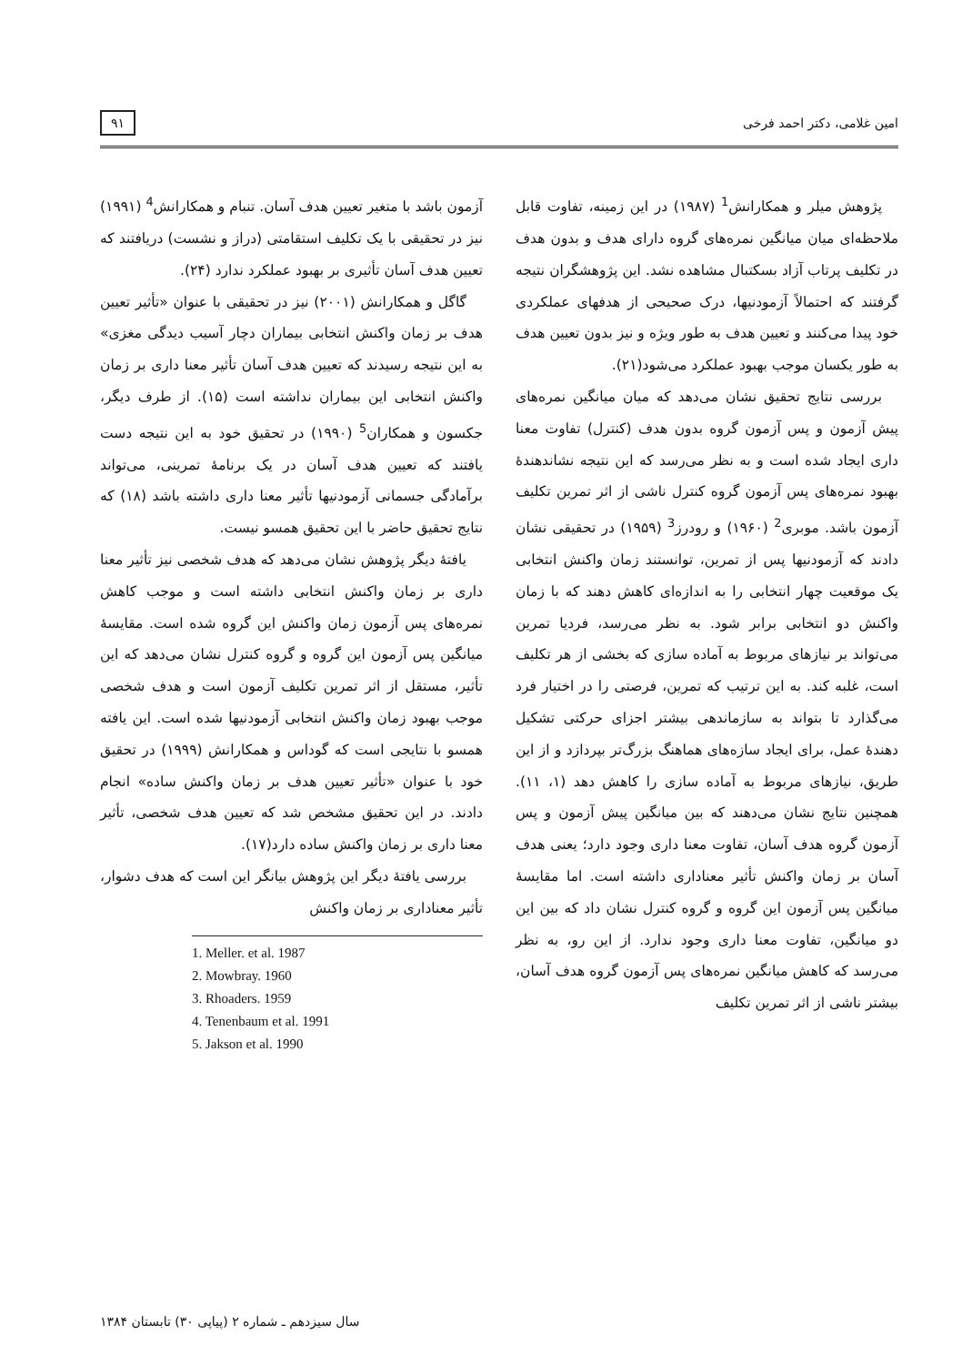امین غلامی، دکتر احمد فرخی ۹۱
پژوهش میلر و همکارانش<sup>1</sup> (۱۹۸۷) در این زمینه، تفاوت قابل ملاحظه‌ای میان میانگین نمره‌های گروه دارای هدف و بدون هدف در تکلیف پرتاب آزاد بسکتبال مشاهده نشد. این پژوهشگران نتیجه گرفتند که احتمالاً آزمودنیها، درک صحیحی از هدفهای عملکردی خود پیدا می‌کنند و تعیین هدف به طور ویژه و نیز بدون تعیین هدف به طور یکسان موجب بهبود عملکرد می‌شود(۲۱).
بررسی نتایج تحقیق نشان می‌دهد که میان میانگین نمره‌های پیش آزمون و پس آزمون گروه بدون هدف (کنترل) تفاوت معنا داری ایجاد شده است و به نظر می‌رسد که این نتیجه نشاندهندهٔ بهبود نمره‌های پس آزمون گروه کنترل ناشی از اثر تمرین تکلیف آزمون باشد. موبری<sup>2</sup> (۱۹۶۰) و رودرز<sup>3</sup> (۱۹۵۹) در تحقیقی نشان دادند که آزمودنیها پس از تمرین، توانستند زمان واکنش انتخابی یک موقعیت چهار انتخابی را به اندازه‌ای کاهش دهند که با زمان واکنش دو انتخابی برابر شود. به نظر می‌رسد، فردیا تمرین می‌تواند بر نیازهای مربوط به آماده سازی که بخشی از هر تکلیف است، غلبه کند. به این ترتیب که تمرین، فرصتی را در اختیار فرد می‌گذارد تا بتواند به سازماندهی بیشتر اجزای حرکتی تشکیل دهندهٔ عمل، برای ایجاد سازه‌های هماهنگ بزرگ‌تر بپردازد و از این طریق، نیازهای مربوط به آماده سازی را کاهش دهد (۱، ۱۱). همچنین نتایج نشان می‌دهند که بین میانگین پیش آزمون و پس آزمون گروه هدف آسان، تفاوت معنا داری وجود دارد؛ یعنی هدف آسان بر زمان واکنش تأثیر معناداری داشته است. اما مقایسهٔ میانگین پس آزمون این گروه و گروه کنترل نشان داد که بین این دو میانگین، تفاوت معنا داری وجود ندارد. از این رو، به نظر می‌رسد که کاهش میانگین نمره‌های پس آزمون گروه هدف آسان، بیشتر ناشی از اثر تمرین تکلیف
آزمون باشد با متغیر تعیین هدف آسان. تنبام و همکارانش<sup>4</sup> (۱۹۹۱) نیز در تحقیقی با یک تکلیف استقامتی (دراز و نشست) دریافتند که تعیین هدف آسان تأثیری بر بهبود عملکرد ندارد (۲۴).
گاگل و همکارانش (۲۰۰۱) نیز در تحقیقی با عنوان «تأثیر تعیین هدف بر زمان واکنش انتخابی بیماران دچار آسیب دیدگی مغزی» به این نتیجه رسیدند که تعیین هدف آسان تأثیر معنا داری بر زمان واکنش انتخابی این بیماران نداشته است (۱۵). از طرف دیگر، جکسون و همکاران<sup>5</sup> (۱۹۹۰) در تحقیق خود به این نتیجه دست یافتند که تعیین هدف آسان در یک برنامهٔ تمرینی، می‌تواند برآمادگی جسمانی آزمودنیها تأثیر معنا داری داشته باشد (۱۸) که نتایج تحقیق حاضر با این تحقیق همسو نیست.
یافتهٔ دیگر پژوهش نشان می‌دهد که هدف شخصی نیز تأثیر معنا داری بر زمان واکنش انتخابی داشته است و موجب کاهش نمره‌های پس آزمون زمان واکنش این گروه شده است. مقایسهٔ میانگین پس آزمون این گروه و گروه کنترل نشان می‌دهد که این تأثیر، مستقل از اثر تمرین تکلیف آزمون است و هدف شخصی موجب بهبود زمان واکنش انتخابی آزمودنیها شده است. این یافته همسو با نتایجی است که گوداس و همکارانش (۱۹۹۹) در تحقیق خود با عنوان «تأثیر تعیین هدف بر زمان واکنش ساده» انجام دادند. در این تحقیق مشخص شد که تعیین هدف شخصی، تأثیر معنا داری بر زمان واکنش ساده دارد(۱۷).
بررسی یافتهٔ دیگر این پژوهش بیانگر این است که هدف دشوار، تأثیر معناداری بر زمان واکنش
1. Meller. et al. 1987
2. Mowbray. 1960
3. Rhoaders. 1959
4. Tenenbaum et al. 1991
5. Jakson et al. 1990
سال سیزدهم ـ شماره ۲ (پیاپی ۳۰) تابستان ۱۳۸۴